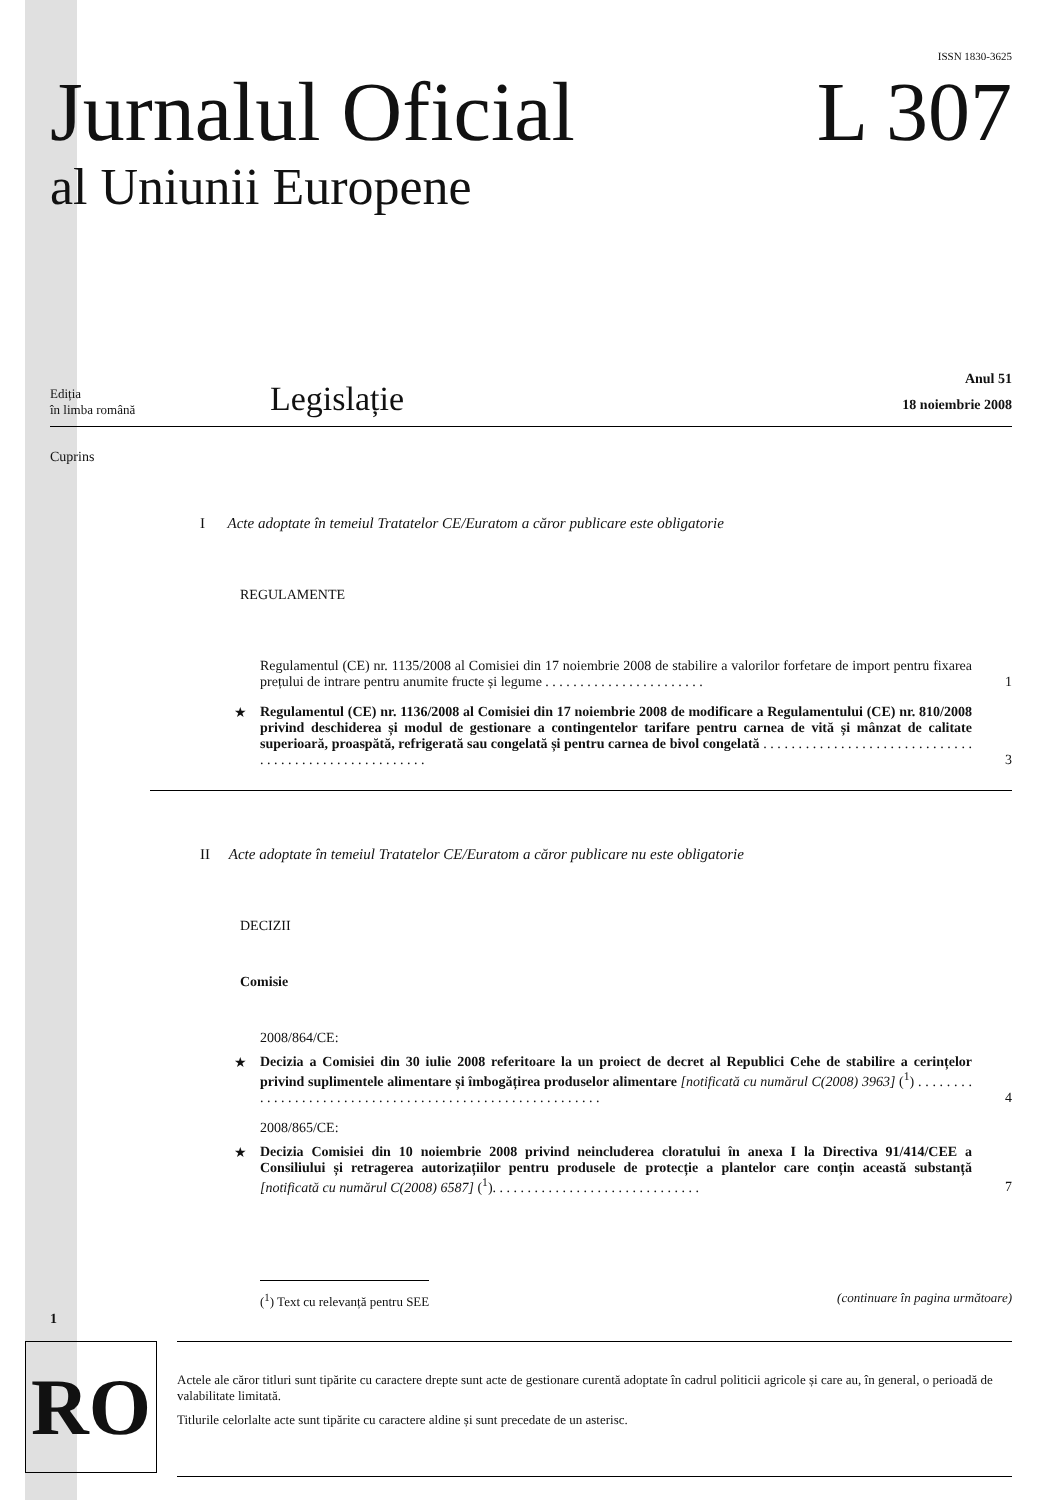ISSN 1830-3625
Jurnalul Oficial L 307
al Uniunii Europene
Ediția
în limba română
Legislație
Anul 51
18 noiembrie 2008
Cuprins
I Acte adoptate în temeiul Tratatelor CE/Euratom a căror publicare este obligatorie
REGULAMENTE
Regulamentul (CE) nr. 1135/2008 al Comisiei din 17 noiembrie 2008 de stabilire a valorilor forfetare de import pentru fixarea prețului de intrare pentru anumite fructe și legume . . . . . . . . . . . . . . . . . . . . . . .
1
★ Regulamentul (CE) nr. 1136/2008 al Comisiei din 17 noiembrie 2008 de modificare a Regulamentului (CE) nr. 810/2008 privind deschiderea și modul de gestionare a contingentelor tarifare pentru carnea de vită și mânzat de calitate superioară, proaspătă, refrigerată sau congelată și pentru carnea de bivol congelată . . . . . . . . . . . . . . . . . . . . . . . . . . . . . . . . . . . . . . . . . . . . . . . . . . . . . .
3
II Acte adoptate în temeiul Tratatelor CE/Euratom a căror publicare nu este obligatorie
DECIZII
Comisie
2008/864/CE:
★ Decizia a Comisiei din 30 iulie 2008 referitoare la un proiect de decret al Republici Cehe de stabilire a cerințelor privind suplimentele alimentare și îmbogățirea produselor alimentare [notificată cu numărul C(2008) 3963] (<sup>1</sup>) . . . . . . . . . . . . . . . . . . . . . . . . . . . . . . . . . . . . . . . . . . . . . . . . . . . . . . . . .
4
2008/865/CE:
★ Decizia Comisiei din 10 noiembrie 2008 privind neincluderea cloratului în anexa I la Directiva 91/414/CEE a Consiliului și retragerea autorizațiilor pentru produsele de protecție a plantelor care conțin această substanță [notificată cu numărul C(2008) 6587] (<sup>1</sup>). . . . . . . . . . . . . . . . . . . . . . . . . . . . . .
7
(<sup>1</sup>) Text cu relevanță pentru SEE (continuare în pagina următoare)
1
RO
Actele ale căror titluri sunt tipărite cu caractere drepte sunt acte de gestionare curentă adoptate în cadrul politicii agricole și care au, în general, o perioadă de valabilitate limitată.
Titlurile celorlalte acte sunt tipărite cu caractere aldine și sunt precedate de un asterisc.